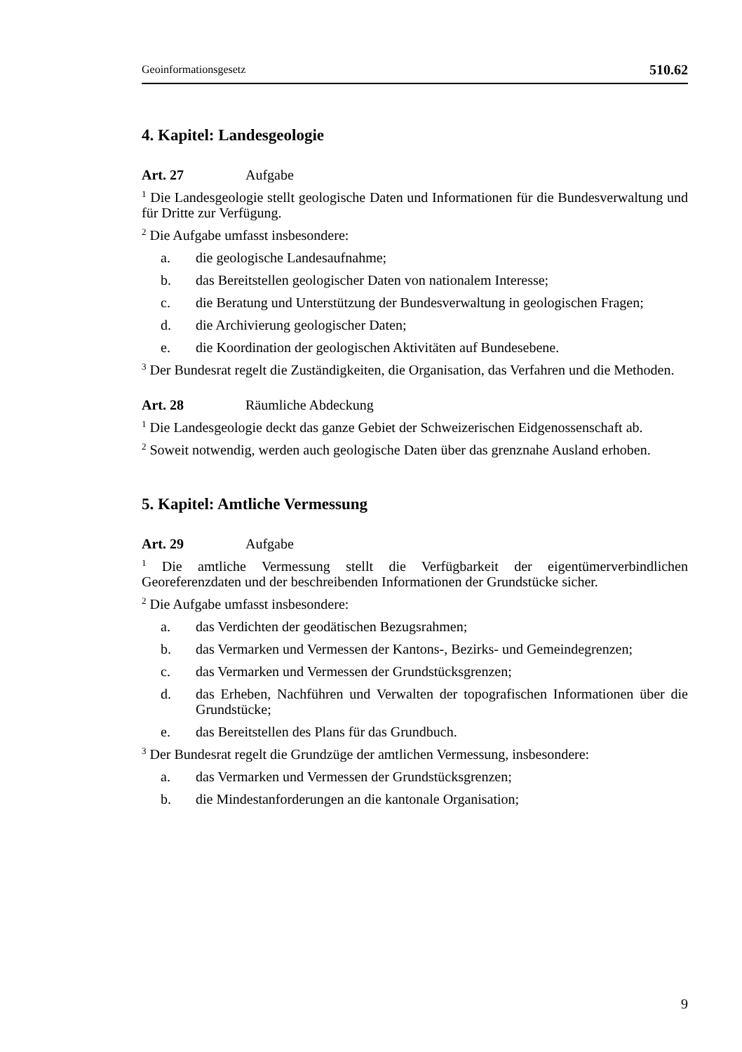Geoinformationsgesetz 510.62
4. Kapitel: Landesgeologie
Art. 27 Aufgabe
<sup>1</sup> Die Landesgeologie stellt geologische Daten und Informationen für die Bundesverwaltung und für Dritte zur Verfügung.
<sup>2</sup> Die Aufgabe umfasst insbesondere:
a. die geologische Landesaufnahme;
b. das Bereitstellen geologischer Daten von nationalem Interesse;
c. die Beratung und Unterstützung der Bundesverwaltung in geologischen Fragen;
d. die Archivierung geologischer Daten;
e. die Koordination der geologischen Aktivitäten auf Bundesebene.
<sup>3</sup> Der Bundesrat regelt die Zuständigkeiten, die Organisation, das Verfahren und die Methoden.
Art. 28 Räumliche Abdeckung
<sup>1</sup> Die Landesgeologie deckt das ganze Gebiet der Schweizerischen Eidgenossenschaft ab.
<sup>2</sup> Soweit notwendig, werden auch geologische Daten über das grenznahe Ausland erhoben.
5. Kapitel: Amtliche Vermessung
Art. 29 Aufgabe
<sup>1</sup> Die amtliche Vermessung stellt die Verfügbarkeit der eigentümerverbindlichen Georeferenzdaten und der beschreibenden Informationen der Grundstücke sicher.
<sup>2</sup> Die Aufgabe umfasst insbesondere:
a. das Verdichten der geodätischen Bezugsrahmen;
b. das Vermarken und Vermessen der Kantons-, Bezirks- und Gemeindegrenzen;
c. das Vermarken und Vermessen der Grundstücksgrenzen;
d. das Erheben, Nachführen und Verwalten der topografischen Informationen über die Grundstücke;
e. das Bereitstellen des Plans für das Grundbuch.
<sup>3</sup> Der Bundesrat regelt die Grundzüge der amtlichen Vermessung, insbesondere:
a. das Vermarken und Vermessen der Grundstücksgrenzen;
b. die Mindestanforderungen an die kantonale Organisation;
9